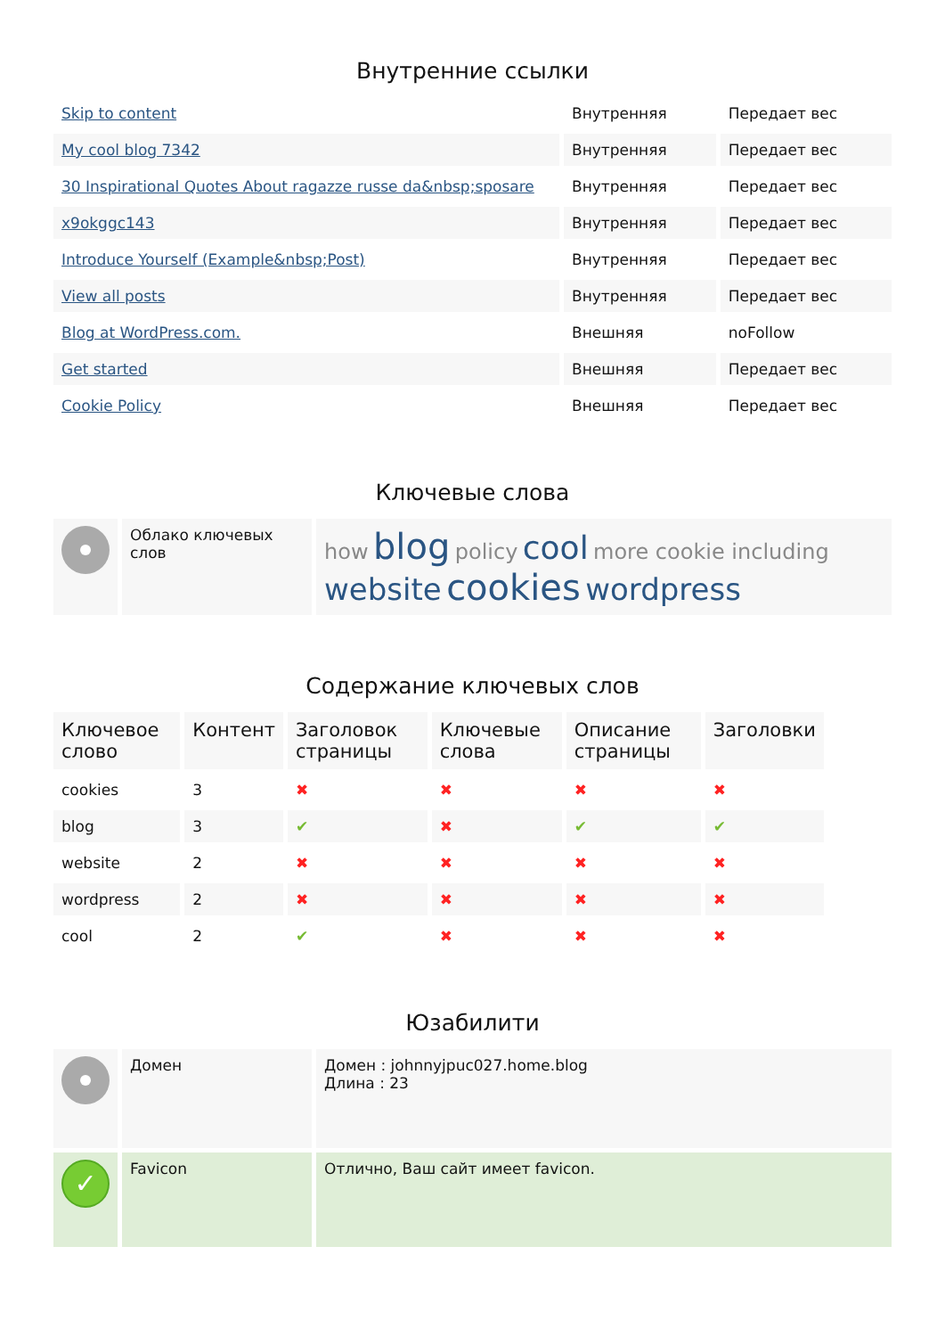Внутренние ссылки
| Skip to content | Внутренняя | Передает вес |
| My cool blog 7342 | Внутренняя | Передает вес |
| 30 Inspirational Quotes About ragazze russe da&nbsp;sposare | Внутренняя | Передает вес |
| x9okggc143 | Внутренняя | Передает вес |
| Introduce Yourself (Example&nbsp;Post) | Внутренняя | Передает вес |
| View all posts | Внутренняя | Передает вес |
| Blog at WordPress.com. | Внешняя | noFollow |
| Get started | Внешняя | Передает вес |
| Cookie Policy | Внешняя | Передает вес |
Ключевые слова
| | Облако ключевых слов | how blog policy cool more cookie including website cookies wordpress |
Содержание ключевых слов
| Ключевое слово | Контент | Заголовок страницы | Ключевые слова | Описание страницы | Заголовки |
| --- | --- | --- | --- | --- | --- |
| cookies | 3 | ✖ | ✖ | ✖ | ✖ |
| blog | 3 | ✔ | ✖ | ✔ | ✔ |
| website | 2 | ✖ | ✖ | ✖ | ✖ |
| wordpress | 2 | ✖ | ✖ | ✖ | ✖ |
| cool | 2 | ✔ | ✖ | ✖ | ✖ |
Юзабилити
| | Домен | Домен : johnnyjpuc027.home.blog Длина : 23 |
| ✓ | Favicon | Отлично, Ваш сайт имеет favicon. |